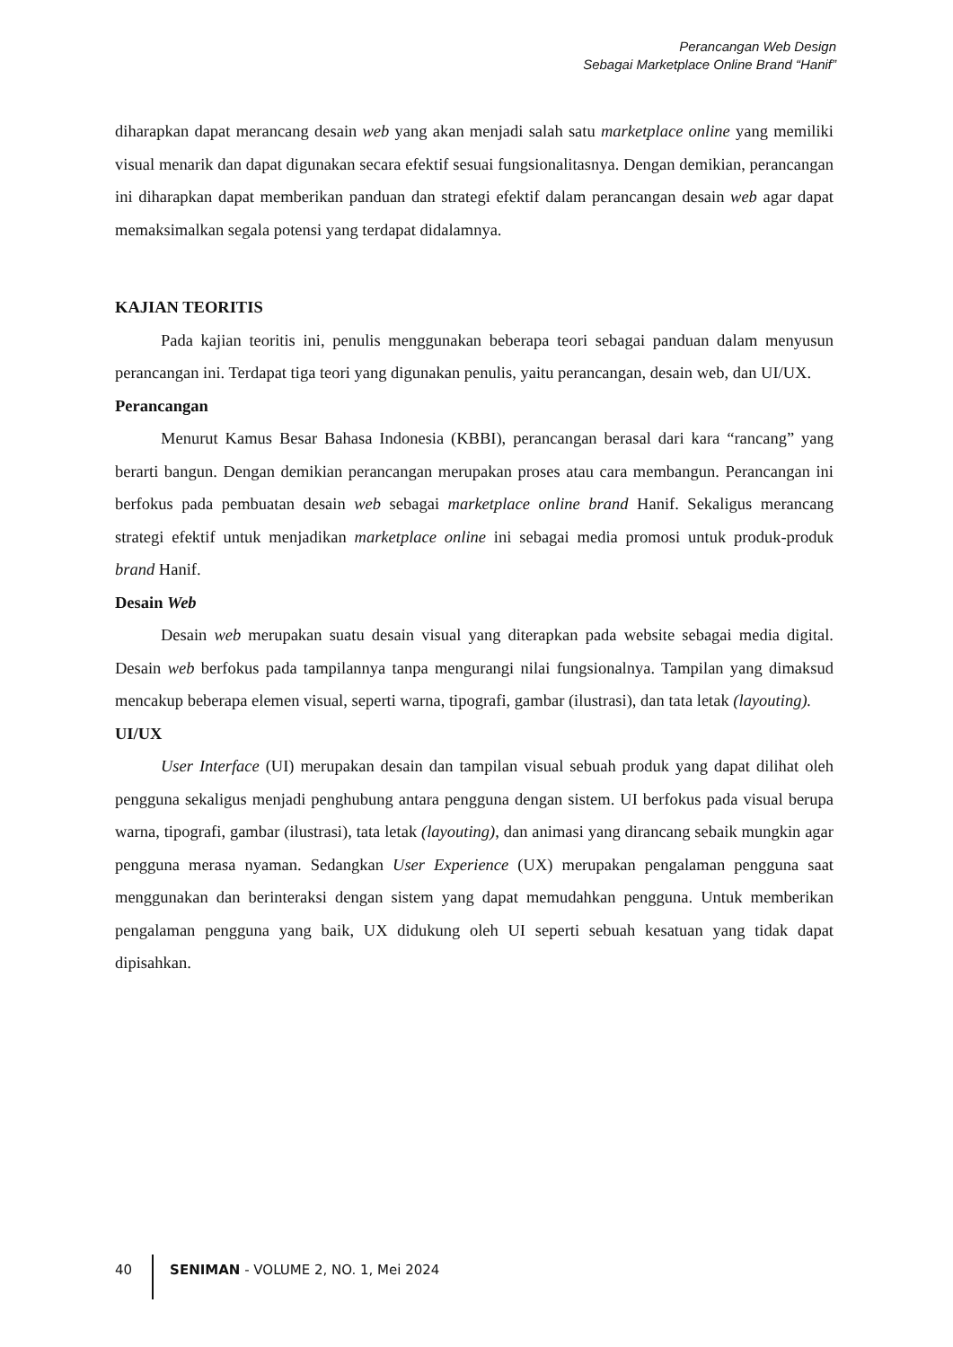Perancangan Web Design
Sebagai Marketplace Online Brand “Hanif”
diharapkan dapat merancang desain web yang akan menjadi salah satu marketplace online yang memiliki visual menarik dan dapat digunakan secara efektif sesuai fungsionalitasnya. Dengan demikian, perancangan ini diharapkan dapat memberikan panduan dan strategi efektif dalam perancangan desain web agar dapat memaksimalkan segala potensi yang terdapat didalamnya.
KAJIAN TEORITIS
Pada kajian teoritis ini, penulis menggunakan beberapa teori sebagai panduan dalam menyusun perancangan ini. Terdapat tiga teori yang digunakan penulis, yaitu perancangan, desain web, dan UI/UX.
Perancangan
Menurut Kamus Besar Bahasa Indonesia (KBBI), perancangan berasal dari kara “rancang” yang berarti bangun. Dengan demikian perancangan merupakan proses atau cara membangun. Perancangan ini berfokus pada pembuatan desain web sebagai marketplace online brand Hanif. Sekaligus merancang strategi efektif untuk menjadikan marketplace online ini sebagai media promosi untuk produk-produk brand Hanif.
Desain Web
Desain web merupakan suatu desain visual yang diterapkan pada website sebagai media digital. Desain web berfokus pada tampilannya tanpa mengurangi nilai fungsionalnya. Tampilan yang dimaksud mencakup beberapa elemen visual, seperti warna, tipografi, gambar (ilustrasi), dan tata letak (layouting).
UI/UX
User Interface (UI) merupakan desain dan tampilan visual sebuah produk yang dapat dilihat oleh pengguna sekaligus menjadi penghubung antara pengguna dengan sistem. UI berfokus pada visual berupa warna, tipografi, gambar (ilustrasi), tata letak (layouting), dan animasi yang dirancang sebaik mungkin agar pengguna merasa nyaman. Sedangkan User Experience (UX) merupakan pengalaman pengguna saat menggunakan dan berinteraksi dengan sistem yang dapat memudahkan pengguna. Untuk memberikan pengalaman pengguna yang baik, UX didukung oleh UI seperti sebuah kesatuan yang tidak dapat dipisahkan.
40 SENIMAN - VOLUME 2, NO. 1, Mei 2024